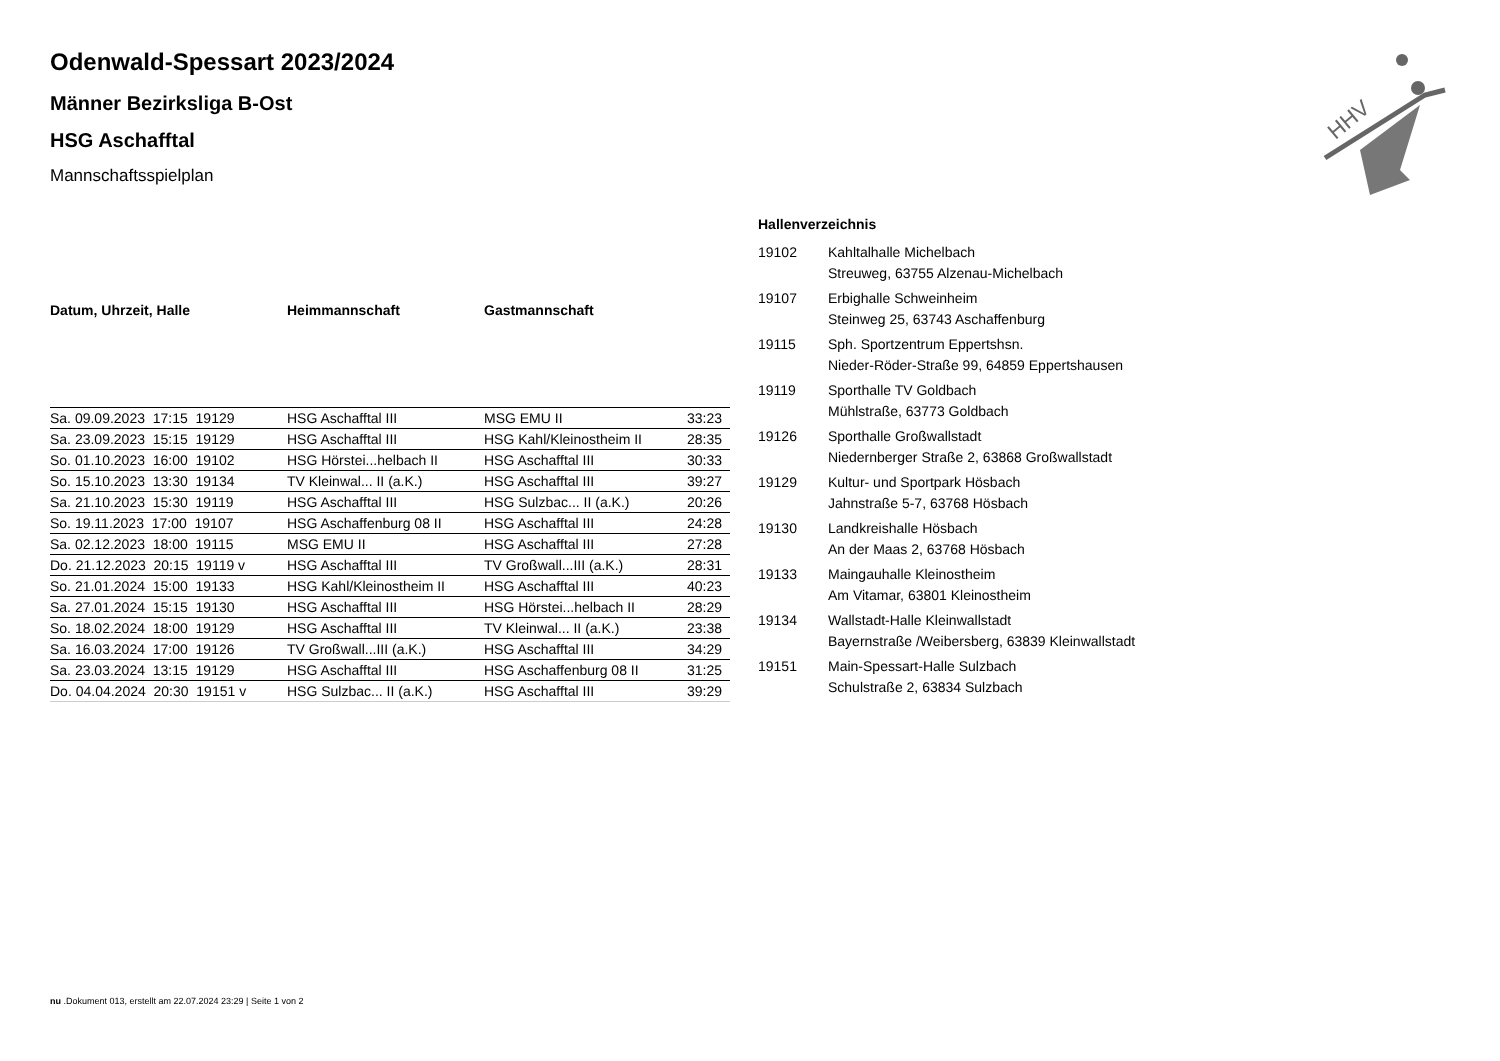HHV
Odenwald-Spessart 2023/2024
Männer Bezirksliga B-Ost
HSG Aschafftal
Mannschaftsspielplan
| Datum, Uhrzeit, Halle | Heimmannschaft | Gastmannschaft | |
| --- | --- | --- | --- |
| Sa. 09.09.2023 17:15 19129 | HSG Aschafftal III | MSG EMU II | 33:23 |
| Sa. 23.09.2023 15:15 19129 | HSG Aschafftal III | HSG Kahl/Kleinostheim II | 28:35 |
| So. 01.10.2023 16:00 19102 | HSG Hörstei...helbach II | HSG Aschafftal III | 30:33 |
| So. 15.10.2023 13:30 19134 | TV Kleinwal... II (a.K.) | HSG Aschafftal III | 39:27 |
| Sa. 21.10.2023 15:30 19119 | HSG Aschafftal III | HSG Sulzbac... II (a.K.) | 20:26 |
| So. 19.11.2023 17:00 19107 | HSG Aschaffenburg 08 II | HSG Aschafftal III | 24:28 |
| Sa. 02.12.2023 18:00 19115 | MSG EMU II | HSG Aschafftal III | 27:28 |
| Do. 21.12.2023 20:15 19119 v | HSG Aschafftal III | TV Großwall...III (a.K.) | 28:31 |
| So. 21.01.2024 15:00 19133 | HSG Kahl/Kleinostheim II | HSG Aschafftal III | 40:23 |
| Sa. 27.01.2024 15:15 19130 | HSG Aschafftal III | HSG Hörstei...helbach II | 28:29 |
| So. 18.02.2024 18:00 19129 | HSG Aschafftal III | TV Kleinwal... II (a.K.) | 23:38 |
| Sa. 16.03.2024 17:00 19126 | TV Großwall...III (a.K.) | HSG Aschafftal III | 34:29 |
| Sa. 23.03.2024 13:15 19129 | HSG Aschafftal III | HSG Aschaffenburg 08 II | 31:25 |
| Do. 04.04.2024 20:30 19151 v | HSG Sulzbac... II (a.K.) | HSG Aschafftal III | 39:29 |
Hallenverzeichnis
| 19102 | Kahltalhalle Michelbach |
| | Streuweg, 63755 Alzenau-Michelbach |
| 19107 | Erbighalle Schweinheim |
| | Steinweg 25, 63743 Aschaffenburg |
| 19115 | Sph. Sportzentrum Eppertshsn. |
| | Nieder-Röder-Straße 99, 64859 Eppertshausen |
| 19119 | Sporthalle TV Goldbach |
| | Mühlstraße, 63773 Goldbach |
| 19126 | Sporthalle Großwallstadt |
| | Niedernberger Straße 2, 63868 Großwallstadt |
| 19129 | Kultur- und Sportpark Hösbach |
| | Jahnstraße 5-7, 63768 Hösbach |
| 19130 | Landkreishalle Hösbach |
| | An der Maas 2, 63768 Hösbach |
| 19133 | Maingauhalle Kleinostheim |
| | Am Vitamar, 63801 Kleinostheim |
| 19134 | Wallstadt-Halle Kleinwallstadt |
| | Bayernstraße /Weibersberg, 63839 Kleinwallstadt |
| 19151 | Main-Spessart-Halle Sulzbach |
| | Schulstraße 2, 63834 Sulzbach |
nu .Dokument 013, erstellt am 22.07.2024 23:29 | Seite 1 von 2